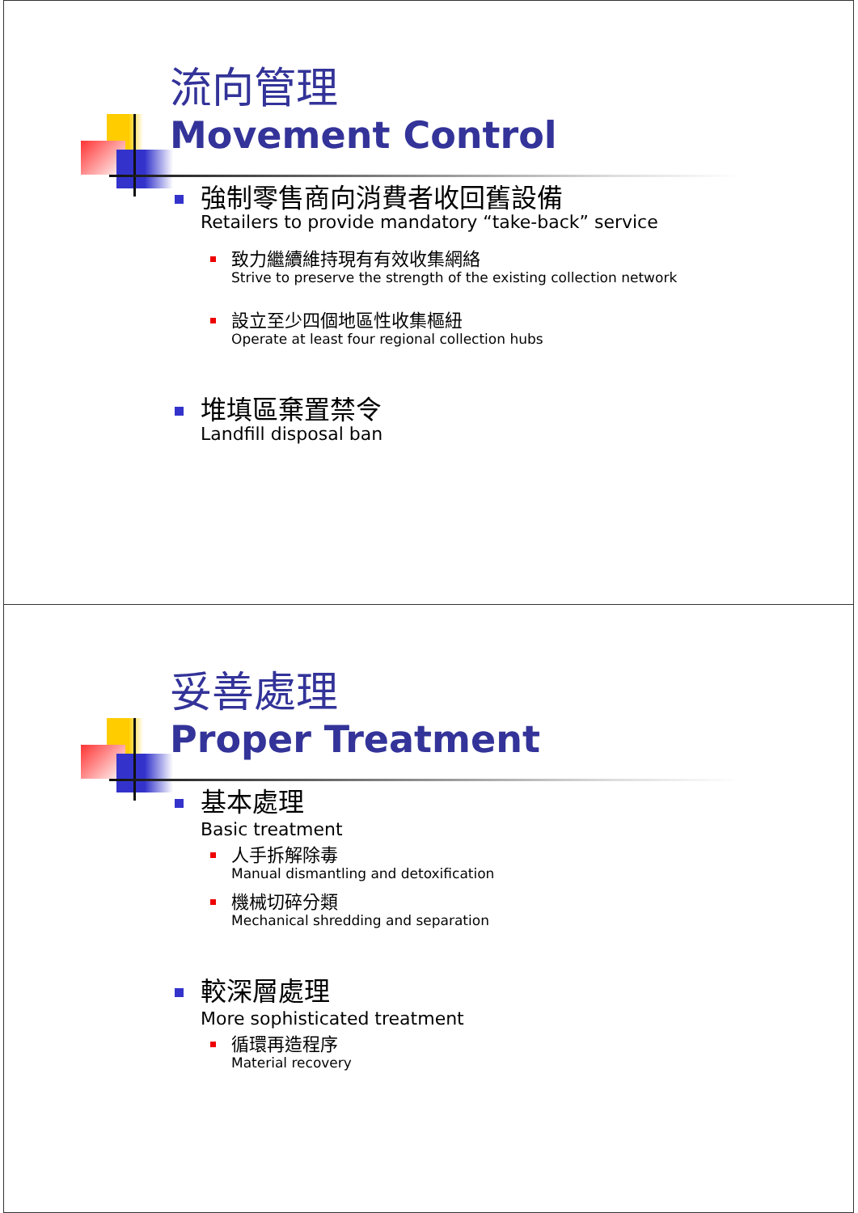流向管理
Movement Control
強制零售商向消費者收回舊設備
Retailers to provide mandatory “take-back” service
致力繼續維持現有有效收集網絡
Strive to preserve the strength of the existing collection network
設立至少四個地區性收集樞紐
Operate at least four regional collection hubs
堆填區棄置禁令
Landfill disposal ban
妥善處理
Proper Treatment
基本處理
Basic treatment
人手拆解除毒
Manual dismantling and detoxification
機械切碎分類
Mechanical shredding and separation
較深層處理
More sophisticated treatment
循環再造程序
Material recovery